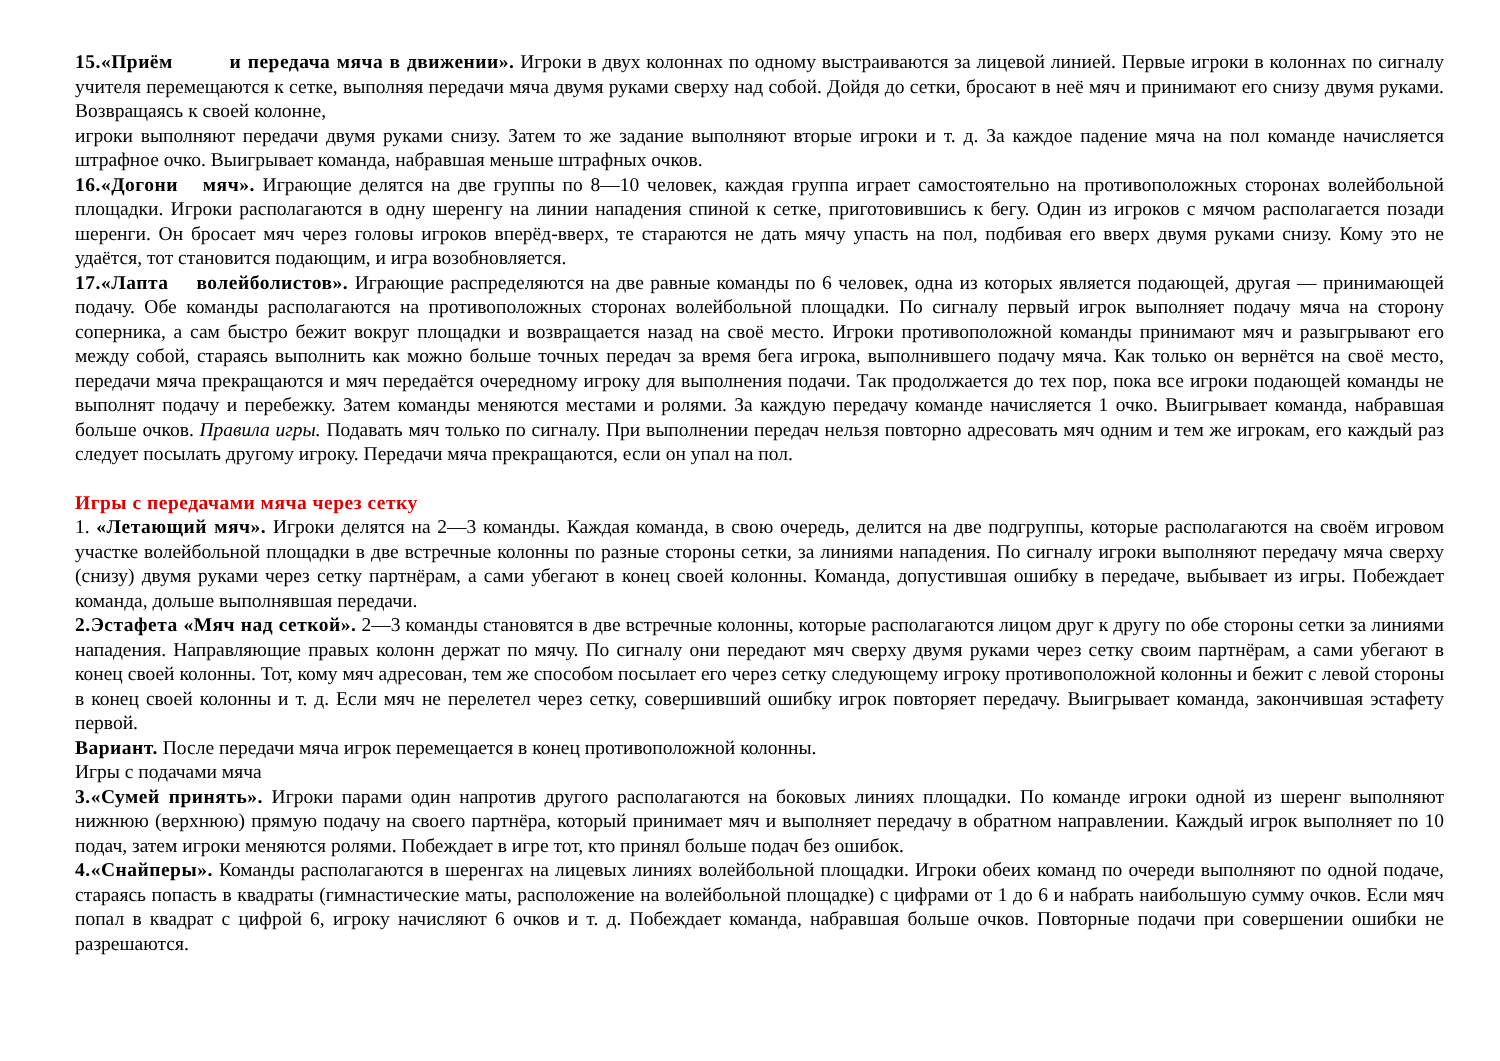15.«Приём и передача мяча в движении». Игроки в двух колоннах по одному выстраиваются за лицевой линией. Первые игроки в колоннах по сигналу учителя перемещаются к сетке, выполняя передачи мяча двумя руками сверху над собой. Дойдя до сетки, бросают в неё мяч и принимают его снизу двумя руками. Возвращаясь к своей колонне,
игроки выполняют передачи двумя руками снизу. Затем то же задание выполняют вторые игроки и т. д. За каждое падение мяча на пол команде начисляется штрафное очко. Выигрывает команда, набравшая меньше штрафных очков.
16.«Догони мяч». Играющие делятся на две группы по 8—10 человек, каждая группа играет самостоятельно на противоположных сторонах волейбольной площадки. Игроки располагаются в одну шеренгу на линии нападения спиной к сетке, приготовившись к бегу. Один из игроков с мячом располагается позади шеренги. Он бросает мяч через головы игроков вперёд-вверх, те стараются не дать мячу упасть на пол, подбивая его вверх двумя руками снизу. Кому это не удаётся, тот становится подающим, и игра возобновляется.
17.«Лапта волейболистов». Играющие распределяются на две равные команды по 6 человек, одна из которых является подающей, другая — принимающей подачу. Обе команды располагаются на противоположных сторонах волейбольной площадки. По сигналу первый игрок выполняет подачу мяча на сторону соперника, а сам быстро бежит вокруг площадки и возвращается назад на своё место. Игроки противоположной команды принимают мяч и разыгрывают его между собой, стараясь выполнить как можно больше точных передач за время бега игрока, выполнившего подачу мяча. Как только он вернётся на своё место, передачи мяча прекращаются и мяч передаётся очередному игроку для выполнения подачи. Так продолжается до тех пор, пока все игроки подающей команды не выполнят подачу и перебежку. Затем команды меняются местами и ролями. За каждую передачу команде начисляется 1 очко. Выигрывает команда, набравшая больше очков. Правила игры. Подавать мяч только по сигналу. При выполнении передач нельзя повторно адресовать мяч одним и тем же игрокам, его каждый раз следует посылать другому игроку. Передачи мяча прекращаются, если он упал на пол.
Игры с передачами мяча через сетку
1. «Летающий мяч». Игроки делятся на 2—3 команды. Каждая команда, в свою очередь, делится на две подгруппы, которые располагаются на своём игровом участке волейбольной площадки в две встречные колонны по разные стороны сетки, за линиями нападения. По сигналу игроки выполняют передачу мяча сверху (снизу) двумя руками через сетку партнёрам, а сами убегают в конец своей колонны. Команда, допустившая ошибку в передаче, выбывает из игры. Побеждает команда, дольше выполнявшая передачи.
2.Эстафета «Мяч над сеткой». 2—3 команды становятся в две встречные колонны, которые располагаются лицом друг к другу по обе стороны сетки за линиями нападения. Направляющие правых колонн держат по мячу. По сигналу они передают мяч сверху двумя руками через сетку своим партнёрам, а сами убегают в конец своей колонны. Тот, кому мяч адресован, тем же способом посылает его через сетку следующему игроку противоположной колонны и бежит с левой стороны в конец своей колонны и т. д. Если мяч не перелетел через сетку, совершивший ошибку игрок повторяет передачу. Выигрывает команда, закончившая эстафету первой.
Вариант. После передачи мяча игрок перемещается в конец противоположной колонны.
Игры с подачами мяча
3.«Сумей принять». Игроки парами один напротив другого располагаются на боковых линиях площадки. По команде игроки одной из шеренг выполняют нижнюю (верхнюю) прямую подачу на своего партнёра, который принимает мяч и выполняет передачу в обратном направлении. Каждый игрок выполняет по 10 подач, затем игроки меняются ролями. Побеждает в игре тот, кто принял больше подач без ошибок.
4.«Снайперы». Команды располагаются в шеренгах на лицевых линиях волейбольной площадки. Игроки обеих команд по очереди выполняют по одной подаче, стараясь попасть в квадраты (гимнастические маты, расположение на волейбольной площадке) с цифрами от 1 до 6 и набрать наибольшую сумму очков. Если мяч попал в квадрат с цифрой 6, игроку начисляют 6 очков и т. д. Побеждает команда, набравшая больше очков. Повторные подачи при совершении ошибки не разрешаются.